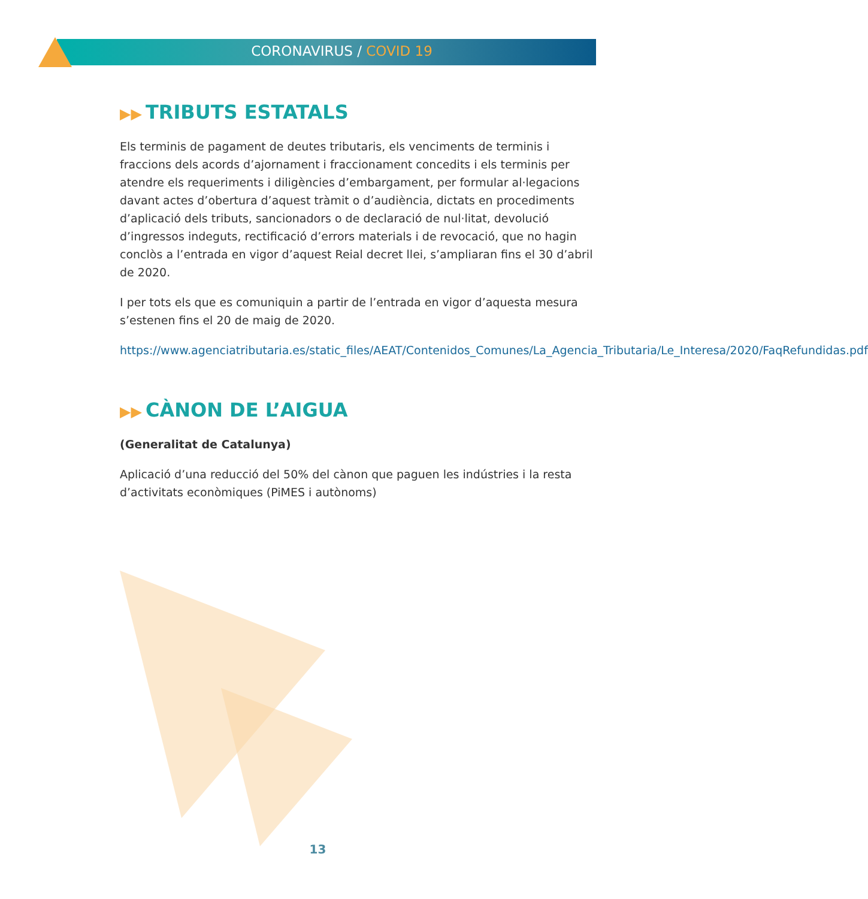CORONAVIRUS / COVID 19
▶▶ TRIBUTS ESTATALS
Els terminis de pagament de deutes tributaris, els venciments de terminis i fraccions dels acords d’ajornament i fraccionament concedits i els terminis per atendre els requeriments i diligències d’embargament, per formular al·legacions davant actes d’obertura d’aquest tràmit o d’audiència, dictats en procediments d’aplicació dels tributs, sancionadors o de declaració de nul·litat, devolució d’ingressos indeguts, rectificació d’errors materials i de revocació, que no hagin conclòs a l’entrada en vigor d’aquest Reial decret llei, s’ampliaran fins el 30 d’abril de 2020.
I per tots els que es comuniquin a partir de l’entrada en vigor d’aquesta mesura s’estenen fins el 20 de maig de 2020.
https://www.agenciatributaria.es/static_files/AEAT/Contenidos_Comunes/La_Agencia_Tributaria/Le_Interesa/2020/FaqRefundidas.pdf
▶▶ CÀNON DE L’AIGUA
(Generalitat de Catalunya)
Aplicació d’una reducció del 50% del cànon que paguen les indústries i la resta d’activitats econòmiques (PiMES i autònoms)
13